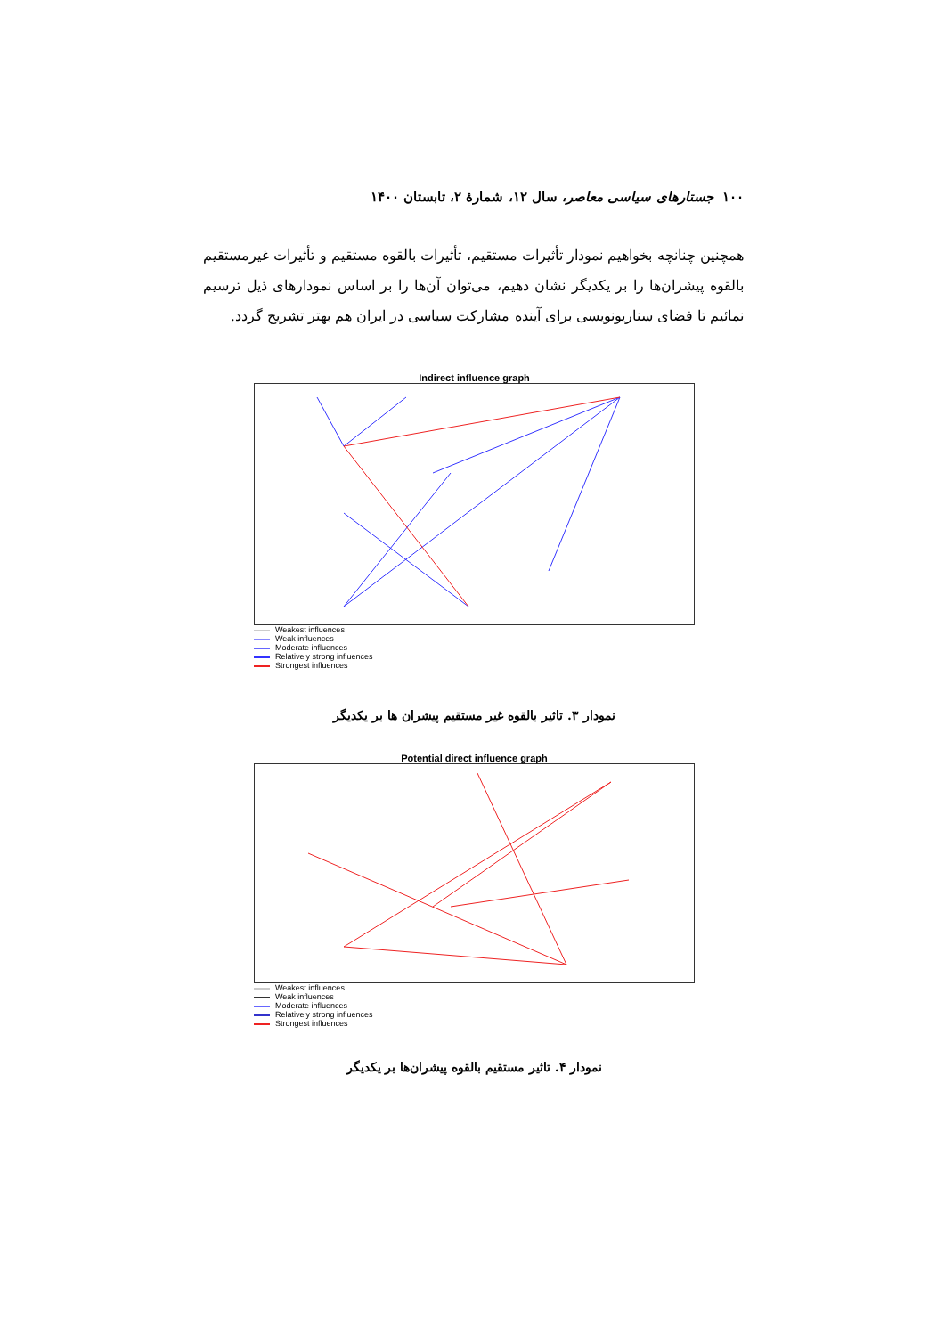۱۰۰ جستارهای سیاسی معاصر، سال ۱۲، شمارهٔ ۲، تابستان ۱۴۰۰
همچنین چنانچه بخواهیم نمودار تأثیرات مستقیم، تأثیرات بالقوه مستقیم و تأثیرات غیرمستقیم بالقوه پیشران‌ها را بر یکدیگر نشان دهیم، می‌توان آن‌ها را بر اساس نمودارهای ذیل ترسیم نمائیم تا فضای سناریونویسی برای آینده مشارکت سیاسی در ایران هم بهتر تشریح گردد.
Indirect influence graph
Weakest influences
Weak influences
Moderate influences
Relatively strong influences
Strongest influences
نمودار ۳. تاثیر بالقوه غیر مستقیم پیشران ها بر یکدیگر
Potential direct influence graph
Weakest influences
Weak influences
Moderate influences
Relatively strong influences
Strongest influences
نمودار ۴. تاثیر مستقیم بالقوه پیشران‌ها بر یکدیگر